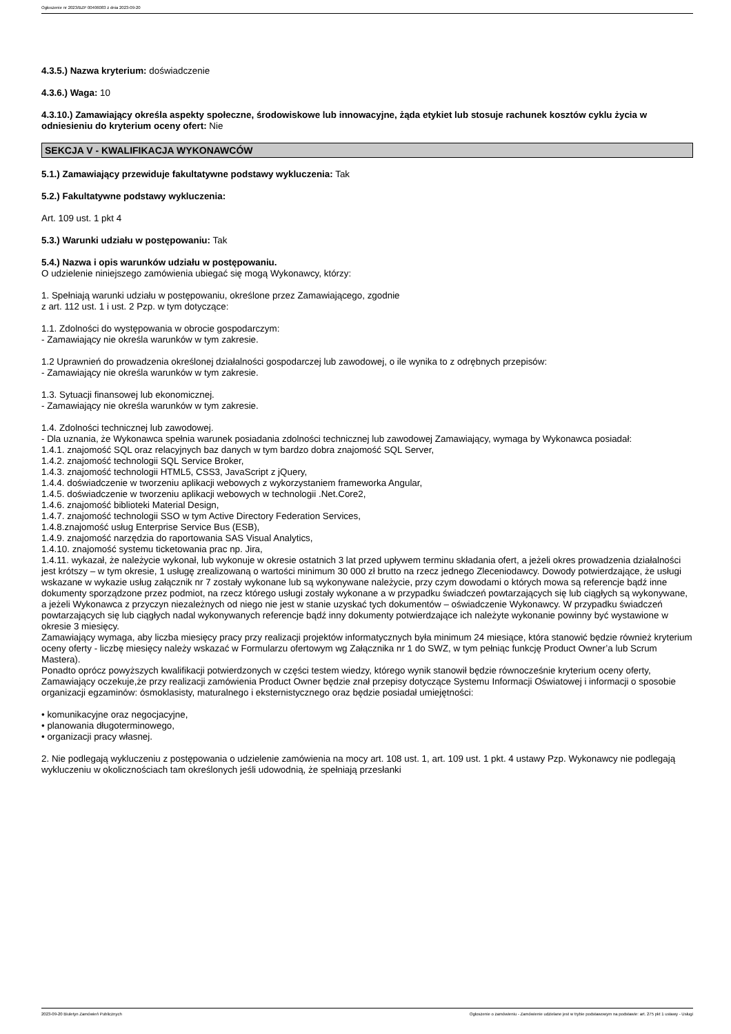Ogłoszenie nr 2023/BZP 00406083 z dnia 2023-09-20
4.3.5.) Nazwa kryterium: doświadczenie
4.3.6.) Waga: 10
4.3.10.) Zamawiający określa aspekty społeczne, środowiskowe lub innowacyjne, żąda etykiet lub stosuje rachunek kosztów cyklu życia w odniesieniu do kryterium oceny ofert: Nie
SEKCJA V - KWALIFIKACJA WYKONAWCÓW
5.1.) Zamawiający przewiduje fakultatywne podstawy wykluczenia: Tak
5.2.) Fakultatywne podstawy wykluczenia:
Art. 109 ust. 1 pkt 4
5.3.) Warunki udziału w postępowaniu: Tak
5.4.) Nazwa i opis warunków udziału w postępowaniu.
O udzielenie niniejszego zamówienia ubiegać się mogą Wykonawcy, którzy:
1. Spełniają warunki udziału w postępowaniu, określone przez Zamawiającego, zgodnie
z art. 112 ust. 1 i ust. 2 Pzp. w tym dotyczące:
1.1. Zdolności do występowania w obrocie gospodarczym:
- Zamawiający nie określa warunków w tym zakresie.
1.2 Uprawnień do prowadzenia określonej działalności gospodarczej lub zawodowej, o ile wynika to z odrębnych przepisów:
- Zamawiający nie określa warunków w tym zakresie.
1.3. Sytuacji finansowej lub ekonomicznej.
- Zamawiający nie określa warunków w tym zakresie.
1.4. Zdolności technicznej lub zawodowej.
- Dla uznania, że Wykonawca spełnia warunek posiadania zdolności technicznej lub zawodowej Zamawiający, wymaga by Wykonawca posiadał:
1.4.1. znajomość SQL oraz relacyjnych baz danych w tym bardzo dobra znajomość SQL Server,
1.4.2. znajomość technologii SQL Service Broker,
1.4.3. znajomość technologii HTML5, CSS3, JavaScript z jQuery,
1.4.4. doświadczenie w tworzeniu aplikacji webowych z wykorzystaniem frameworka Angular,
1.4.5. doświadczenie w tworzeniu aplikacji webowych w technologii .Net.Core2,
1.4.6. znajomość biblioteki Material Design,
1.4.7. znajomość technologii SSO w tym Active Directory Federation Services,
1.4.8.znajomość usług Enterprise Service Bus (ESB),
1.4.9. znajomość narzędzia do raportowania SAS Visual Analytics,
1.4.10. znajomość systemu ticketowania prac np. Jira,
1.4.11. wykazał, że należycie wykonał, lub wykonuje w okresie ostatnich 3 lat przed upływem terminu składania ofert, a jeżeli okres prowadzenia działalności jest krótszy – w tym okresie, 1 usługę zrealizowaną o wartości minimum 30 000 zł brutto na rzecz jednego Zleceniodawcy. Dowody potwierdzające, że usługi wskazane w wykazie usług załącznik nr 7 zostały wykonane lub są wykonywane należycie, przy czym dowodami o których mowa są referencje bądź inne dokumenty sporządzone przez podmiot, na rzecz którego usługi zostały wykonane a w przypadku świadczeń powtarzających się lub ciągłych są wykonywane, a jeżeli Wykonawca z przyczyn niezależnych od niego nie jest w stanie uzyskać tych dokumentów – oświadczenie Wykonawcy. W przypadku świadczeń powtarzających się lub ciągłych nadal wykonywanych referencje bądź inny dokumenty potwierdzające ich należyte wykonanie powinny być wystawione w okresie 3 miesięcy.
Zamawiający wymaga, aby liczba miesięcy pracy przy realizacji projektów informatycznych była minimum 24 miesiące, która stanowić będzie również kryterium oceny oferty - liczbę miesięcy należy wskazać w Formularzu ofertowym wg Załącznika nr 1 do SWZ, w tym pełniąc funkcję Product Owner’a lub Scrum Mastera).
Ponadto oprócz powyższych kwalifikacji potwierdzonych w części testem wiedzy, którego wynik stanowił będzie równocześnie kryterium oceny oferty, Zamawiający oczekuje,że przy realizacji zamówienia Product Owner będzie znał przepisy dotyczące Systemu Informacji Oświatowej i informacji o sposobie organizacji egzaminów: ósmoklasisty, maturalnego i eksternistycznego oraz będzie posiadał umiejętności:
• komunikacyjne oraz negocjacyjne,
• planowania długoterminowego,
• organizacji pracy własnej.
2. Nie podlegają wykluczeniu z postępowania o udzielenie zamówienia na mocy art. 108 ust. 1, art. 109 ust. 1 pkt. 4 ustawy Pzp. Wykonawcy nie podlegają wykluczeniu w okolicznościach tam określonych jeśli udowodnią, że spełniają przesłanki
2023-09-20 Biuletyn Zamówień Publicznych Ogłoszenie o zamówieniu - Zamówienie udzielane jest w trybie podstawowym na podstawie: art. 275 pkt 1 ustawy - Usługi